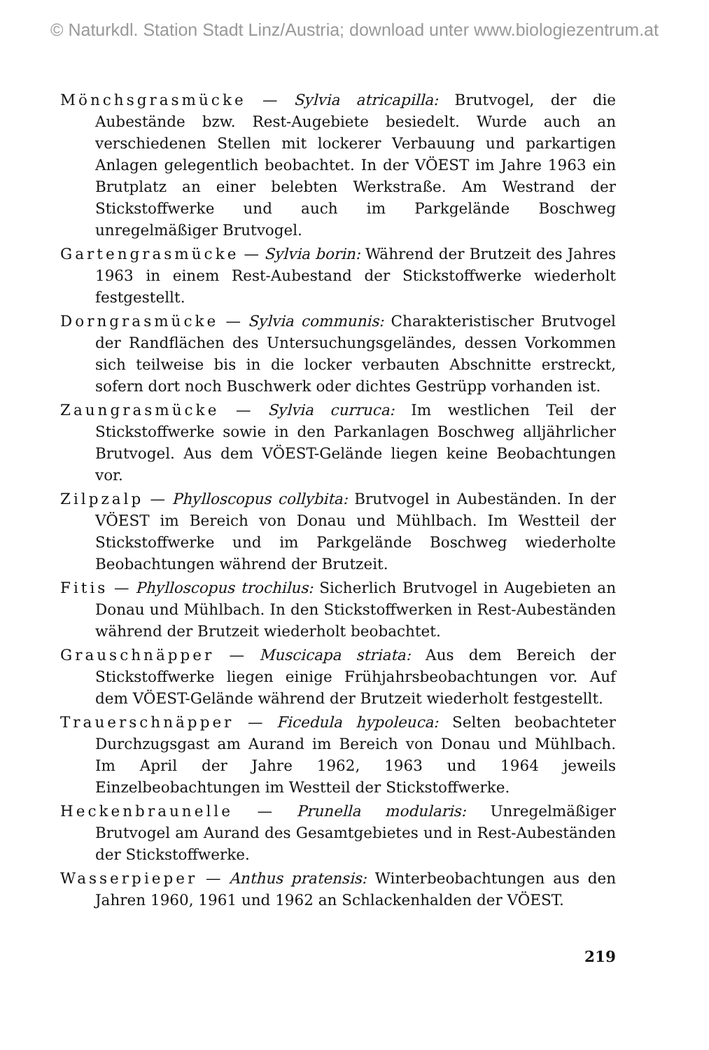© Naturkdl. Station Stadt Linz/Austria; download unter www.biologiezentrum.at
Mönchsgrasmücke — Sylvia atricapilla: Brutvogel, der die Aubestände bzw. Rest-Augebiete besiedelt. Wurde auch an verschiedenen Stellen mit lockerer Verbauung und parkartigen Anlagen gelegentlich beobachtet. In der VÖEST im Jahre 1963 ein Brutplatz an einer belebten Werkstraße. Am Westrand der Stickstoffwerke und auch im Parkgelände Boschweg unregelmäßiger Brutvogel.
Gartengrasmücke — Sylvia borin: Während der Brutzeit des Jahres 1963 in einem Rest-Aubestand der Stickstoffwerke wiederholt festgestellt.
Dorngrasmücke — Sylvia communis: Charakteristischer Brutvogel der Randflächen des Untersuchungsgeländes, dessen Vorkommen sich teilweise bis in die locker verbauten Abschnitte erstreckt, sofern dort noch Buschwerk oder dichtes Gestrüpp vorhanden ist.
Zaungrasmücke — Sylvia curruca: Im westlichen Teil der Stickstoffwerke sowie in den Parkanlagen Boschweg alljährlicher Brutvogel. Aus dem VÖEST-Gelände liegen keine Beobachtungen vor.
Zilpzalp — Phylloscopus collybita: Brutvogel in Aubeständen. In der VÖEST im Bereich von Donau und Mühlbach. Im Westteil der Stickstoffwerke und im Parkgelände Boschweg wiederholte Beobachtungen während der Brutzeit.
Fitis — Phylloscopus trochilus: Sicherlich Brutvogel in Augebieten an Donau und Mühlbach. In den Stickstoffwerken in Rest-Aubeständen während der Brutzeit wiederholt beobachtet.
Grauschnäpper — Muscicapa striata: Aus dem Bereich der Stickstoffwerke liegen einige Frühjahrsbeobachtungen vor. Auf dem VÖEST-Gelände während der Brutzeit wiederholt festgestellt.
Trauerschnäpper — Ficedula hypoleuca: Selten beobachteter Durchzugsgast am Aurand im Bereich von Donau und Mühlbach. Im April der Jahre 1962, 1963 und 1964 jeweils Einzelbeobachtungen im Westteil der Stickstoffwerke.
Heckenbraunelle — Prunella modularis: Unregelmäßiger Brutvogel am Aurand des Gesamtgebietes und in Rest-Aubeständen der Stickstoffwerke.
Wasserpieper — Anthus pratensis: Winterbeobachtungen aus den Jahren 1960, 1961 und 1962 an Schlackenhalden der VÖEST.
219